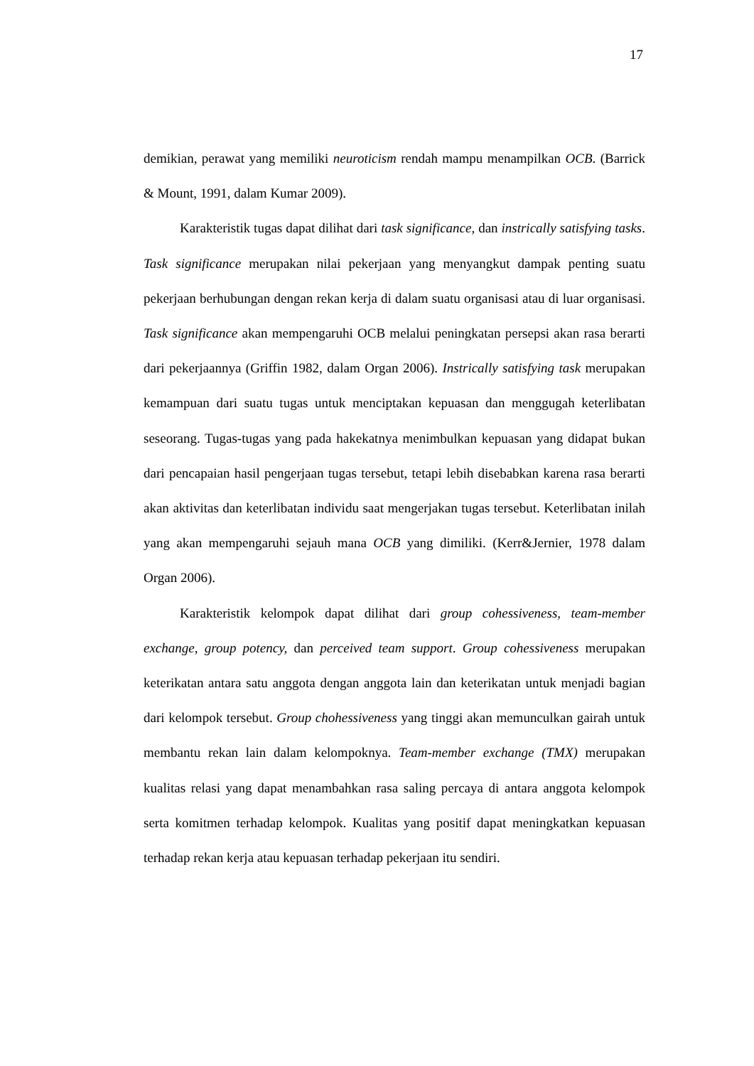17
demikian, perawat yang memiliki neuroticism rendah mampu menampilkan OCB. (Barrick & Mount, 1991, dalam Kumar 2009).
Karakteristik tugas dapat dilihat dari task significance, dan instrically satisfying tasks. Task significance merupakan nilai pekerjaan yang menyangkut dampak penting suatu pekerjaan berhubungan dengan rekan kerja di dalam suatu organisasi atau di luar organisasi. Task significance akan mempengaruhi OCB melalui peningkatan persepsi akan rasa berarti dari pekerjaannya (Griffin 1982, dalam Organ 2006). Instrically satisfying task merupakan kemampuan dari suatu tugas untuk menciptakan kepuasan dan menggugah keterlibatan seseorang. Tugas-tugas yang pada hakekatnya menimbulkan kepuasan yang didapat bukan dari pencapaian hasil pengerjaan tugas tersebut, tetapi lebih disebabkan karena rasa berarti akan aktivitas dan keterlibatan individu saat mengerjakan tugas tersebut. Keterlibatan inilah yang akan mempengaruhi sejauh mana OCB yang dimiliki. (Kerr&Jernier, 1978 dalam Organ 2006).
Karakteristik kelompok dapat dilihat dari group cohessiveness, team-member exchange, group potency, dan perceived team support. Group cohessiveness merupakan keterikatan antara satu anggota dengan anggota lain dan keterikatan untuk menjadi bagian dari kelompok tersebut. Group chohessiveness yang tinggi akan memunculkan gairah untuk membantu rekan lain dalam kelompoknya. Team-member exchange (TMX) merupakan kualitas relasi yang dapat menambahkan rasa saling percaya di antara anggota kelompok serta komitmen terhadap kelompok. Kualitas yang positif dapat meningkatkan kepuasan terhadap rekan kerja atau kepuasan terhadap pekerjaan itu sendiri.